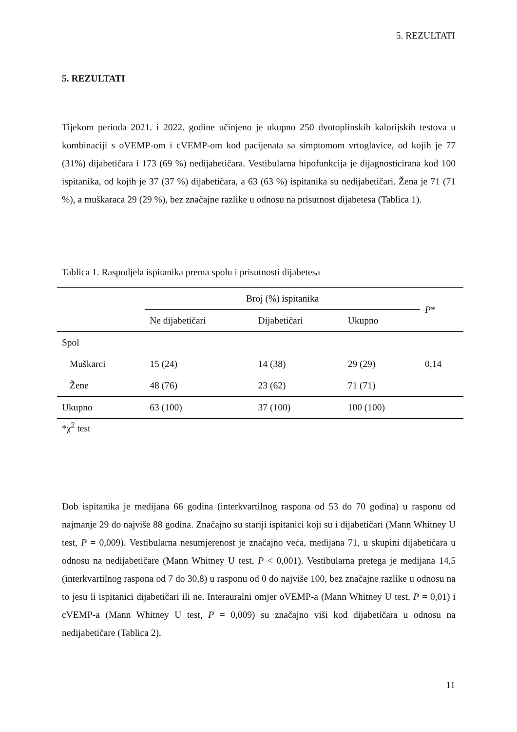5. REZULTATI
5. REZULTATI
Tijekom perioda 2021. i 2022. godine učinjeno je ukupno 250 dvotoplinskih kalorijskih testova u kombinaciji s oVEMP-om i cVEMP-om kod pacijenata sa simptomom vrtoglavice, od kojih je 77 (31%) dijabetičara i 173 (69 %) nedijabetičara. Vestibularna hipofunkcija je dijagnosticirana kod 100 ispitanika, od kojih je 37 (37 %) dijabetičara, a 63 (63 %) ispitanika su nedijabetičari. Žena je 71 (71 %), a muškaraca 29 (29 %), bez značajne razlike u odnosu na prisutnost dijabetesa (Tablica 1).
Tablica 1. Raspodjela ispitanika prema spolu i prisutnosti dijabetesa
| | Broj (%) ispitanika | | | P * |
| --- | --- | --- | --- | --- |
| | Ne dijabetičari | Dijabetičari | Ukupno | |
| Spol | | | | |
| Muškarci | 15 (24) | 14 (38) | 29 (29) | 0,14 |
| Žene | 48 (76) | 23 (62) | 71 (71) | |
| Ukupno | 63 (100) | 37 (100) | 100 (100) | |
*χ<sup>2</sup> test
Dob ispitanika je medijana 66 godina (interkvartilnog raspona od 53 do 70 godina) u rasponu od najmanje 29 do najviše 88 godina. Značajno su stariji ispitanici koji su i dijabetičari (Mann Whitney U test, P = 0,009). Vestibularna nesumjerenost je značajno veća, medijana 71, u skupini dijabetičara u odnosu na nedijabetičare (Mann Whitney U test, P < 0,001). Vestibularna pretega je medijana 14,5 (interkvartilnog raspona od 7 do 30,8) u rasponu od 0 do najviše 100, bez značajne razlike u odnosu na to jesu li ispitanici dijabetičari ili ne. Interauralni omjer oVEMP-a (Mann Whitney U test, P = 0,01) i cVEMP-a (Mann Whitney U test, P = 0,009) su značajno viši kod dijabetičara u odnosu na nedijabetičare (Tablica 2).
11